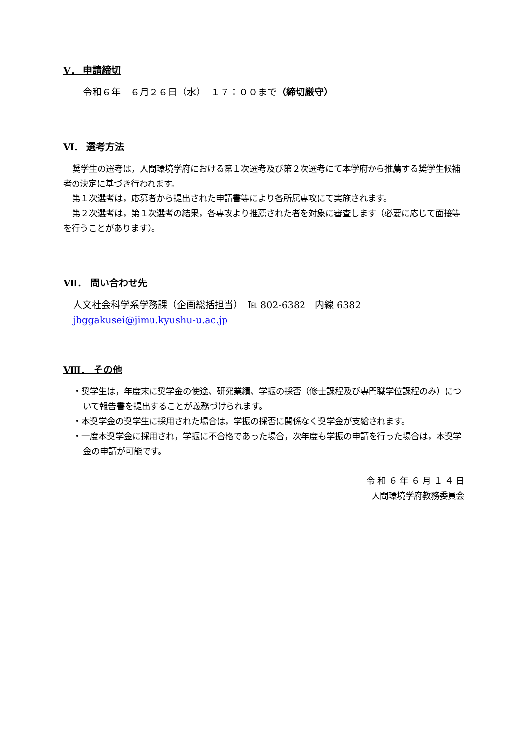Ⅴ． 申請締切
令和６年　６月２６日（水）　１７：００まで（締切厳守）
Ⅵ． 選考方法
奨学生の選考は，人間環境学府における第１次選考及び第２次選考にて本学府から推薦する奨学生候補者の決定に基づき行われます。
第１次選考は，応募者から提出された申請書等により各所属専攻にて実施されます。
第２次選考は，第１次選考の結果，各専攻より推薦された者を対象に審査します（必要に応じて面接等を行うことがあります）。
Ⅶ． 問い合わせ先
人文社会科学系学務課（企画総括担当）　℡ 802-6382　内線 6382
jbggakusei@jimu.kyushu-u.ac.jp
Ⅷ． その他
・奨学生は，年度末に奨学金の使途、研究業績、学振の採否（修士課程及び専門職学位課程のみ）について報告書を提出することが義務づけられます。
・本奨学金の奨学生に採用された場合は，学振の採否に関係なく奨学金が支給されます。
・一度本奨学金に採用され，学振に不合格であった場合，次年度も学振の申請を行った場合は，本奨学金の申請が可能です。
令 和 ６ 年 ６ 月 １ ４ 日
人間環境学府教務委員会